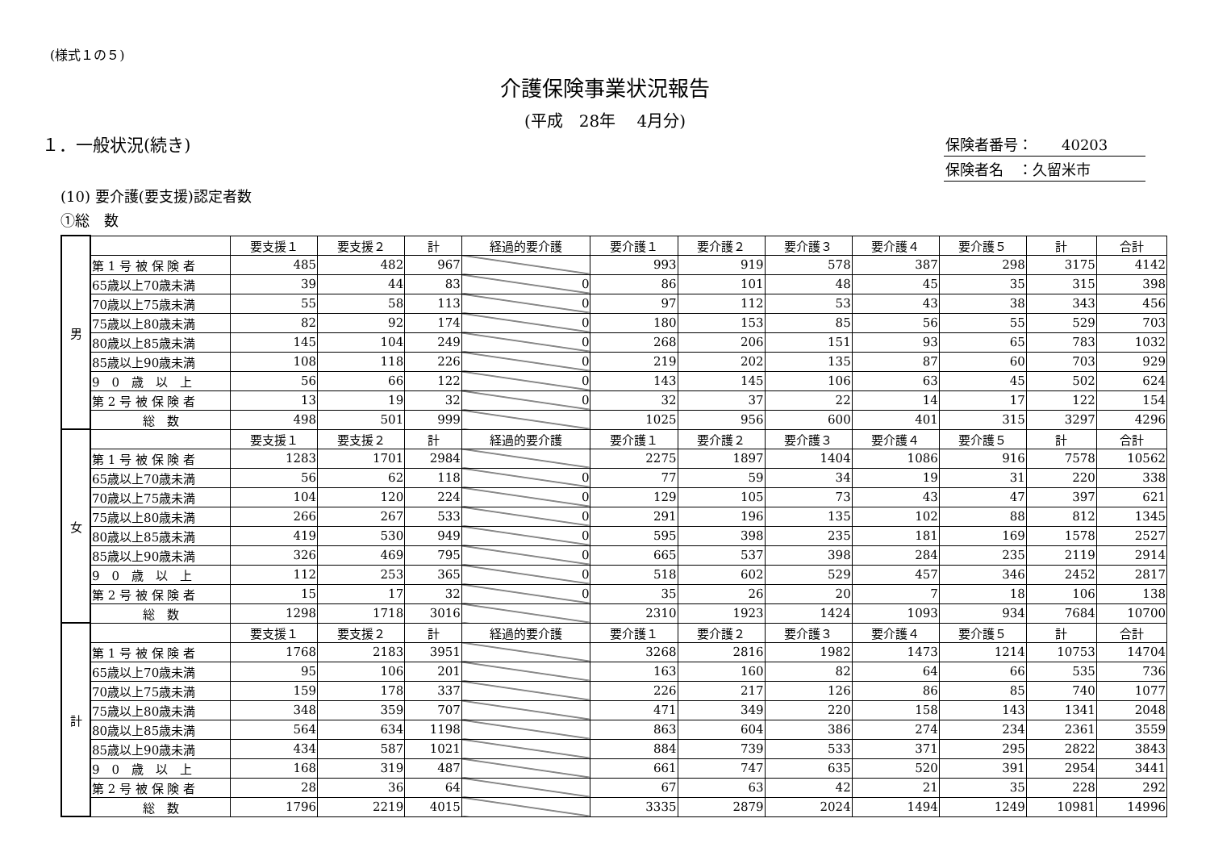(様式１の５)
介護保険事業状況報告
(平成　28年　 4月分)
１．一般状況(続き)
保険者番号：　　40203
保険者名　：久留米市
(10) 要介護(要支援)認定者数
①総　数
| 男 | | 要支援１ | 要支援２ | 計 | 経過的要介護 | 要介護１ | 要介護２ | 要介護３ | 要介護４ | 要介護５ | 計 | 合計 |
| | 第 1 号 被 保 険 者 | 485 | 482 | 967 | | 993 | 919 | 578 | 387 | 298 | 3175 | 4142 |
| | 65歳以上70歳未満 | 39 | 44 | 83 | 0 | 86 | 101 | 48 | 45 | 35 | 315 | 398 |
| | 70歳以上75歳未満 | 55 | 58 | 113 | 0 | 97 | 112 | 53 | 43 | 38 | 343 | 456 |
| | 75歳以上80歳未満 | 82 | 92 | 174 | 0 | 180 | 153 | 85 | 56 | 55 | 529 | 703 |
| | 80歳以上85歳未満 | 145 | 104 | 249 | 0 | 268 | 206 | 151 | 93 | 65 | 783 | 1032 |
| | 85歳以上90歳未満 | 108 | 118 | 226 | 0 | 219 | 202 | 135 | 87 | 60 | 703 | 929 |
| | 9 0 歳 以 上 | 56 | 66 | 122 | 0 | 143 | 145 | 106 | 63 | 45 | 502 | 624 |
| | 第 2 号 被 保 険 者 | 13 | 19 | 32 | 0 | 32 | 37 | 22 | 14 | 17 | 122 | 154 |
| | 総 数 | 498 | 501 | 999 | | 1025 | 956 | 600 | 401 | 315 | 3297 | 4296 |
| 女 | | 要支援１ | 要支援２ | 計 | 経過的要介護 | 要介護１ | 要介護２ | 要介護３ | 要介護４ | 要介護５ | 計 | 合計 |
| | 第 1 号 被 保 険 者 | 1283 | 1701 | 2984 | | 2275 | 1897 | 1404 | 1086 | 916 | 7578 | 10562 |
| | 65歳以上70歳未満 | 56 | 62 | 118 | 0 | 77 | 59 | 34 | 19 | 31 | 220 | 338 |
| | 70歳以上75歳未満 | 104 | 120 | 224 | 0 | 129 | 105 | 73 | 43 | 47 | 397 | 621 |
| | 75歳以上80歳未満 | 266 | 267 | 533 | 0 | 291 | 196 | 135 | 102 | 88 | 812 | 1345 |
| | 80歳以上85歳未満 | 419 | 530 | 949 | 0 | 595 | 398 | 235 | 181 | 169 | 1578 | 2527 |
| | 85歳以上90歳未満 | 326 | 469 | 795 | 0 | 665 | 537 | 398 | 284 | 235 | 2119 | 2914 |
| | 9 0 歳 以 上 | 112 | 253 | 365 | 0 | 518 | 602 | 529 | 457 | 346 | 2452 | 2817 |
| | 第 2 号 被 保 険 者 | 15 | 17 | 32 | 0 | 35 | 26 | 20 | 7 | 18 | 106 | 138 |
| | 総 数 | 1298 | 1718 | 3016 | | 2310 | 1923 | 1424 | 1093 | 934 | 7684 | 10700 |
| 計 | | 要支援１ | 要支援２ | 計 | 経過的要介護 | 要介護１ | 要介護２ | 要介護３ | 要介護４ | 要介護５ | 計 | 合計 |
| | 第 1 号 被 保 険 者 | 1768 | 2183 | 3951 | | 3268 | 2816 | 1982 | 1473 | 1214 | 10753 | 14704 |
| | 65歳以上70歳未満 | 95 | 106 | 201 | | 163 | 160 | 82 | 64 | 66 | 535 | 736 |
| | 70歳以上75歳未満 | 159 | 178 | 337 | | 226 | 217 | 126 | 86 | 85 | 740 | 1077 |
| | 75歳以上80歳未満 | 348 | 359 | 707 | | 471 | 349 | 220 | 158 | 143 | 1341 | 2048 |
| | 80歳以上85歳未満 | 564 | 634 | 1198 | | 863 | 604 | 386 | 274 | 234 | 2361 | 3559 |
| | 85歳以上90歳未満 | 434 | 587 | 1021 | | 884 | 739 | 533 | 371 | 295 | 2822 | 3843 |
| | 9 0 歳 以 上 | 168 | 319 | 487 | | 661 | 747 | 635 | 520 | 391 | 2954 | 3441 |
| | 第 2 号 被 保 険 者 | 28 | 36 | 64 | | 67 | 63 | 42 | 21 | 35 | 228 | 292 |
| | 総 数 | 1796 | 2219 | 4015 | | 3335 | 2879 | 2024 | 1494 | 1249 | 10981 | 14996 |